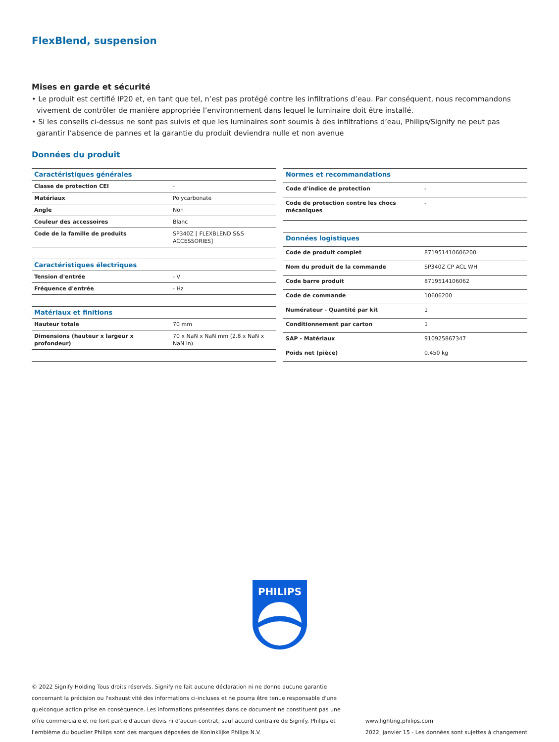FlexBlend, suspension
Mises en garde et sécurité
• Le produit est certifié IP20 et, en tant que tel, n’est pas protégé contre les infiltrations d’eau. Par conséquent, nous recommandons vivement de contrôler de manière appropriée l’environnement dans lequel le luminaire doit être installé.
• Si les conseils ci-dessus ne sont pas suivis et que les luminaires sont soumis à des infiltrations d’eau, Philips/Signify ne peut pas garantir l’absence de pannes et la garantie du produit deviendra nulle et non avenue
Données du produit
| Caractéristiques générales | |
| --- | --- |
| Classe de protection CEI | - |
| Matériaux | Polycarbonate |
| Angle | Non |
| Couleur des accessoires | Blanc |
| Code de la famille de produits | SP340Z [ FLEXBLEND S&S ACCESSORIES] |
| Caractéristiques électriques | |
| Tension d'entrée | - V |
| Fréquence d'entrée | - Hz |
| Matériaux et finitions | |
| Hauteur totale | 70 mm |
| Dimensions (hauteur x largeur x profondeur) | 70 x NaN x NaN mm (2.8 x NaN x NaN in) |
| Normes et recommandations | |
| --- | --- |
| Code d'indice de protection | - |
| Code de protection contre les chocs mécaniques | - |
| Données logistiques | |
| Code de produit complet | 871951410606200 |
| Nom du produit de la commande | SP340Z CP ACL WH |
| Code barre produit | 8719514106062 |
| Code de commande | 10606200 |
| Numérateur - Quantité par kit | 1 |
| Conditionnement par carton | 1 |
| SAP - Matériaux | 910925867347 |
| Poids net (pièce) | 0.450 kg |
PHILIPS
© 2022 Signify Holding Tous droits réservés. Signify ne fait aucune déclaration ni ne donne aucune garantie concernant la précision ou l'exhaustivité des informations ci-incluses et ne pourra être tenue responsable d'une quelconque action prise en conséquence. Les informations présentées dans ce document ne constituent pas une offre commerciale et ne font partie d'aucun devis ni d'aucun contrat, sauf accord contraire de Signify. Philips et l'emblème du bouclier Philips sont des marques déposées de Koninklijke Philips N.V.
www.lighting.philips.com
2022, janvier 15 - Les données sont sujettes à changement